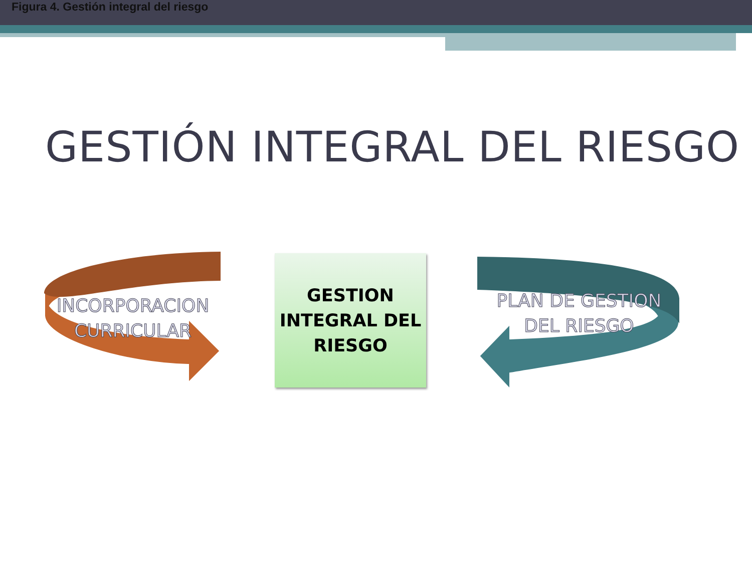Figura 4. Gestión integral del riesgo
GESTIÓN INTEGRAL DEL RIESGO
INCORPORACION CURRICULAR
GESTION
INTEGRAL DEL
RIESGO
PLAN DE GESTION DEL RIESGO